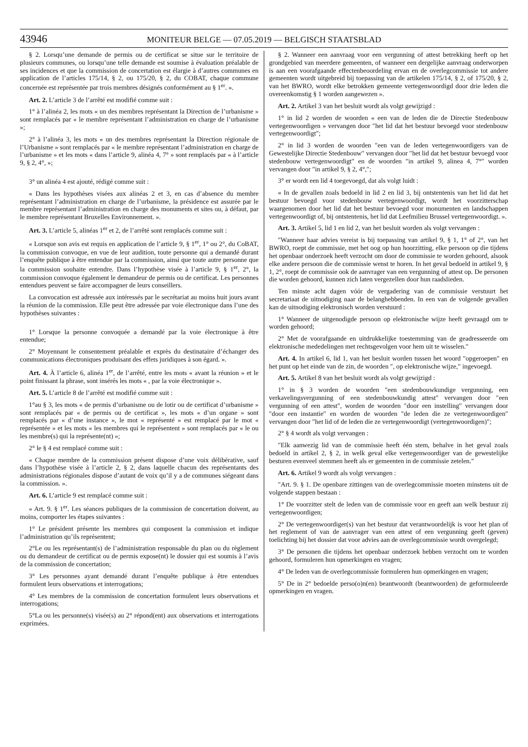43946 MONITEUR BELGE — 07.05.2019 — BELGISCH STAATSBLAD
§ 2. Lorsqu’une demande de permis ou de certificat se situe sur le territoire de plusieurs communes, ou lorsqu’une telle demande est soumise à évaluation préalable de ses incidences et que la commission de concertation est élargie à d’autres communes en application de l’articles 175/14, § 2, ou 175/20, § 2, du COBAT, chaque commune concernée est représentée par trois membres désignés conformément au § 1<sup>er</sup>. ».
Art. 2. L’article 3 de l’arrêté est modifié comme suit :
1° à l’alinéa 2, les mots « un des membres représentant la Direction de l’urbanisme » sont remplacés par « le membre représentant l’administration en charge de l’urbanisme »;
2° à l’alinéa 3, les mots « un des membres représentant la Direction régionale de l’Urbanisme » sont remplacés par « le membre représentant l’administration en charge de l’urbanisme » et les mots « dans l’article 9, alinéa 4, 7° » sont remplacés par « à l’article 9, § 2, 4°, »;
3° un alinéa 4 est ajouté, rédigé comme suit :
« Dans les hypothèses visées aux alinéas 2 et 3, en cas d’absence du membre représentant l’administration en charge de l’urbanisme, la présidence est assurée par le membre représentant l’administration en charge des monuments et sites ou, à défaut, par le membre représentant Bruxelles Environnement. ».
Art. 3. L’article 5, alinéas 1<sup>er</sup> et 2, de l’arrêté sont remplacés comme suit :
« Lorsque son avis est requis en application de l’article 9, § 1<sup>er</sup>, 1° ou 2°, du CoBAT, la commission convoque, en vue de leur audition, toute personne qui a demandé durant l’enquête publique à être entendue par la commission, ainsi que toute autre personne que la commission souhaite entendre. Dans l’hypothèse visée à l’article 9, § 1<sup>er</sup>, 2°, la commission convoque également le demandeur de permis ou de certificat. Les personnes entendues peuvent se faire accompagner de leurs conseillers.
La convocation est adressée aux intéressés par le secrétariat au moins huit jours avant la réunion de la commission. Elle peut être adressée par voie électronique dans l’une des hypothèses suivantes :
1° Lorsque la personne convoquée a demandé par la voie électronique à être entendue;
2° Moyennant le consentement préalable et exprès du destinataire d’échanger des communications électroniques produisant des effets juridiques à son égard. ».
Art. 4. À l’article 6, alinéa 1<sup>er</sup>, de l’arrêté, entre les mots « avant la réunion » et le point finissant la phrase, sont insérés les mots « , par la voie électronique ».
Art. 5. L’article 8 de l’arrêté est modifié comme suit :
1°au § 3, les mots « de permis d’urbanisme ou de lotir ou de certificat d’urbanisme » sont remplacés par « de permis ou de certificat », les mots « d’un organe » sont remplacés par « d’une instance », le mot « représenté » est remplacé par le mot « représentée » et les mots « les membres qui le représentent » sont remplacés par « le ou les membre(s) qui la représente(nt) »;
2° le § 4 est remplacé comme suit :
« Chaque membre de la commission présent dispose d’une voix délibérative, sauf dans l’hypothèse visée à l’article 2, § 2, dans laquelle chacun des représentants des administrations régionales dispose d’autant de voix qu’il y a de communes siégeant dans la commission. ».
Art. 6. L’article 9 est remplacé comme suit :
« Art. 9. § 1<sup>er</sup>. Les séances publiques de la commission de concertation doivent, au moins, comporter les étapes suivantes :
1° Le président présente les membres qui composent la commission et indique l’administration qu’ils représentent;
2°Le ou les représentant(s) de l’administration responsable du plan ou du règlement ou du demandeur de certificat ou de permis expose(nt) le dossier qui est soumis à l’avis de la commission de concertation;
3° Les personnes ayant demandé durant l’enquête publique à être entendues formulent leurs observations et interrogations;
4° Les membres de la commission de concertation formulent leurs observations et interrogations;
5°La ou les personne(s) visée(s) au 2° répond(ent) aux observations et interrogations exprimées.
§ 2. Wanneer een aanvraag voor een vergunning of attest betrekking heeft op het grondgebied van meerdere gemeenten, of wanneer een dergelijke aanvraag onderworpen is aan een voorafgaande effectenbeoordeling ervan en de overlegcommissie tot andere gemeenten wordt uitgebreid bij toepassing van de artikelen 175/14, § 2, of 175/20, § 2, van het BWRO, wordt elke betrokken gemeente vertegenwoordigd door drie leden die overeenkomstig § 1 worden aangewezen ».
Art. 2. Artikel 3 van het besluit wordt als volgt gewijzigd :
1° in lid 2 worden de woorden « een van de leden die de Directie Stedenbouw vertegenwoordigen » vervangen door ″het lid dat het bestuur bevoegd voor stedenbouw vertegenwoordigt″;
2° in lid 3 worden de woorden ″een van de leden vertegenwoordigers van de Gewestelijke Directie Stedenbouw″ vervangen door ″het lid dat het bestuur bevoegd voor stedenbouw vertegenwoordigt″ en de woorden ″in artikel 9, alinea 4, 7°″ worden vervangen door ″in artikel 9, § 2, 4°,″;
3° er wordt een lid 4 toegevoegd, dat als volgt luidt :
« In de gevallen zoals bedoeld in lid 2 en lid 3, bij ontstentenis van het lid dat het bestuur bevoegd voor stedenbouw vertegenwoordigt, wordt het voorzitterschap waargenomen door het lid dat het bestuur bevoegd voor monumenten en landschappen vertegenwoordigt of, bij ontstentenis, het lid dat Leefmilieu Brussel vertegenwoordigt. ».
Art. 3. Artikel 5, lid 1 en lid 2, van het besluit worden als volgt vervangen :
″Wanneer haar advies vereist is bij toepassing van artikel 9, § 1, 1° of 2°, van het BWRO, roept de commissie, met het oog op hun hoorzitting, elke persoon op die tijdens het openbaar onderzoek heeft verzocht om door de commissie te worden gehoord, alsook elke andere persoon die de commissie wenst te horen. In het geval bedoeld in artikel 9, § 1, 2°, roept de commissie ook de aanvrager van een vergunning of attest op. De personen die worden gehoord, kunnen zich laten vergezellen door hun raadslieden.
Ten minste acht dagen vóór de vergadering van de commissie verstuurt het secretariaat de uitnodiging naar de belanghebbenden. In een van de volgende gevallen kan de uitnodiging elektronisch worden verstuurd :
1° Wanneer de uitgenodigde persoon op elektronische wijze heeft gevraagd om te worden gehoord;
2° Met de voorafgaande en uitdrukkelijke toestemming van de geadresseerde om elektronische mededelingen met rechtsgevolgen voor hem uit te wisselen.″
Art. 4. In artikel 6, lid 1, van het besluit worden tussen het woord ″opgeroepen″ en het punt op het einde van de zin, de woorden ″, op elektronische wijze,″ ingevoegd.
Art. 5. Artikel 8 van het besluit wordt als volgt gewijzigd :
1° in § 3 worden de woorden ″een stedenbouwkundige vergunning, een verkavelingsvergunning of een stedenbouwkundig attest″ vervangen door ″een vergunning of een attest″, worden de woorden ″door een instelling″ vervangen door ″door een instantie″ en worden de woorden ″de leden die ze vertegenwoordigen″ vervangen door ″het lid of de leden die ze vertegenwoordigt (vertegenwoordigen)″;
2° § 4 wordt als volgt vervangen :
″Elk aanwezig lid van de commissie heeft één stem, behalve in het geval zoals bedoeld in artikel 2, § 2, in welk geval elke vertegenwoordiger van de gewestelijke besturen evenveel stemmen heeft als er gemeenten in de commissie zetelen.″
Art. 6. Artikel 9 wordt als volgt vervangen :
″Art. 9. § 1. De openbare zittingen van de overlegcommissie moeten minstens uit de volgende stappen bestaan :
1° De voorzitter stelt de leden van de commissie voor en geeft aan welk bestuur zij vertegenwoordigen;
2° De vertegenwoordiger(s) van het bestuur dat verantwoordelijk is voor het plan of het reglement of van de aanvrager van een attest of een vergunning geeft (geven) toelichting bij het dossier dat voor advies aan de overlegcommissie wordt overgelegd;
3° De personen die tijdens het openbaar onderzoek hebben verzocht om te worden gehoord, formuleren hun opmerkingen en vragen;
4° De leden van de overlegcommissie formuleren hun opmerkingen en vragen;
5° De in 2° bedoelde perso(o)n(en) beantwoordt (beantwoorden) de geformuleerde opmerkingen en vragen.